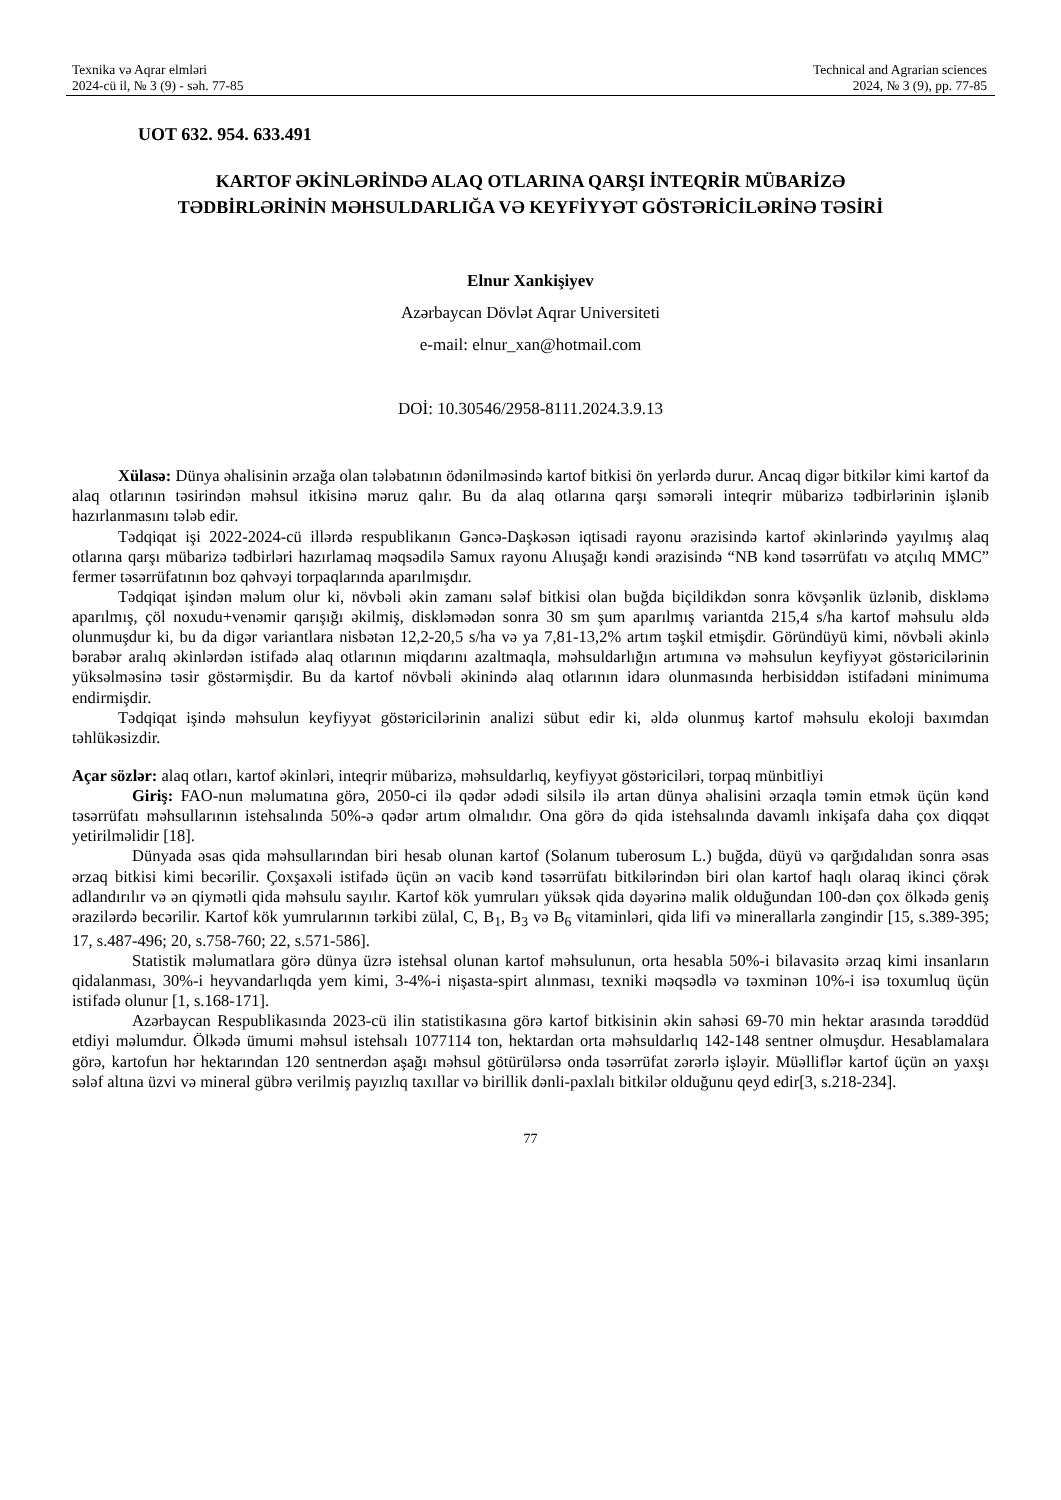Texnika və Aqrar elmləri
2024-cü il, № 3 (9) - səh. 77-85
Technical and Agrarian sciences
2024, № 3 (9), pp. 77-85
UOT 632. 954. 633.491
KARTOF ƏKİNLƏRİNDƏ ALAQ OTLARINA QARŞI İNTEQRİR MÜBARİZƏ
TƏDBİRLƏRİNİN MƏHSULDARLIĞA VƏ KEYFİYYƏT GÖSTƏRİCİLƏRİNƏ TƏSİRİ
Elnur Xankişiyev
Azərbaycan Dövlət Aqrar Universiteti
e-mail: elnur_xan@hotmail.com
DOİ: 10.30546/2958-8111.2024.3.9.13
Xülasə: Dünya əhalisinin ərzağa olan tələbatının ödənilməsində kartof bitkisi ön yerlərdə durur. Ancaq digər bitkilər kimi kartof da alaq otlarının təsirindən məhsul itkisinə məruz qalır. Bu da alaq otlarına qarşı səmərəli inteqrir mübarizə tədbirlərinin işlənib hazırlanmasını tələb edir.
Tədqiqat işi 2022-2024-cü illərdə respublikanın Gəncə-Daşkəsən iqtisadi rayonu ərazisində kartof əkinlərində yayılmış alaq otlarına qarşı mübarizə tədbirləri hazırlamaq məqsədilə Samux rayonu Alıuşağı kəndi ərazisində “NB kənd təsərrüfatı və atçılıq MMC” fermer təsərrüfatının boz qəhvəyi torpaqlarında aparılmışdır.
Tədqiqat işindən məlum olur ki, növbəli əkin zamanı sələf bitkisi olan buğda biçildikdən sonra kövşənlik üzlənib, diskləmə aparılmış, çöl noxudu+venəmir qarışığı əkilmiş, diskləmədən sonra 30 sm şum aparılmış variantda 215,4 s/ha kartof məhsulu əldə olunmuşdur ki, bu da digər variantlara nisbətən 12,2-20,5 s/ha və ya 7,81-13,2% artım təşkil etmişdir. Göründüyü kimi, növbəli əkinlə bərabər aralıq əkinlərdən istifadə alaq otlarının miqdarını azaltmaqla, məhsuldarlığın artımına və məhsulun keyfiyyət göstəricilərinin yüksəlməsinə təsir göstərmişdir. Bu da kartof növbəli əkinində alaq otlarının idarə olunmasında herbisiddən istifadəni minimuma endirmişdir.
Tədqiqat işində məhsulun keyfiyyət göstəricilərinin analizi sübut edir ki, əldə olunmuş kartof məhsulu ekoloji baxımdan təhlükəsizdir.
Açar sözlər: alaq otları, kartof əkinləri, inteqrir mübarizə, məhsuldarlıq, keyfiyyət göstəriciləri, torpaq münbitliyi
Giriş: FAO-nun məlumatına görə, 2050-ci ilə qədər ədədi silsilə ilə artan dünya əhalisini ərzaqla təmin etmək üçün kənd təsərrüfatı məhsullarının istehsalında 50%-ə qədər artım olmalıdır. Ona görə də qida istehsalında davamlı inkişafa daha çox diqqət yetirilməlidir [18].
Dünyada əsas qida məhsullarından biri hesab olunan kartof (Solanum tuberosum L.) buğda, düyü və qarğıdalıdan sonra əsas ərzaq bitkisi kimi becərilir. Çoxşaxəli istifadə üçün ən vacib kənd təsərrüfatı bitkilərindən biri olan kartof haqlı olaraq ikinci çörək adlandırılır və ən qiymətli qida məhsulu sayılır. Kartof kök yumruları yüksək qida dəyərinə malik olduğundan 100-dən çox ölkədə geniş ərazilərdə becərilir. Kartof kök yumrularının tərkibi zülal, C, B<sub>1</sub>, B<sub>3</sub> və B<sub>6</sub> vitaminləri, qida lifi və minerallarla zəngindir [15, s.389-395; 17, s.487-496; 20, s.758-760; 22, s.571-586].
Statistik məlumatlara görə dünya üzrə istehsal olunan kartof məhsulunun, orta hesabla 50%-i bilavasitə ərzaq kimi insanların qidalanması, 30%-i heyvandarlıqda yem kimi, 3-4%-i nişasta-spirt alınması, texniki məqsədlə və təxminən 10%-i isə toxumluq üçün istifadə olunur [1, s.168-171].
Azərbaycan Respublikasında 2023-cü ilin statistikasına görə kartof bitkisinin əkin sahəsi 69-70 min hektar arasında tərəddüd etdiyi məlumdur. Ölkədə ümumi məhsul istehsalı 1077114 ton, hektardan orta məhsuldarlıq 142-148 sentner olmuşdur. Hesablamalara görə, kartofun hər hektarından 120 sentnerdən aşağı məhsul götürülərsə onda təsərrüfat zərərlə işləyir. Müəlliflər kartof üçün ən yaxşı sələf altına üzvi və mineral gübrə verilmiş payızlıq taxıllar və birillik dənli-paxlalı bitkilər olduğunu qeyd edir[3, s.218-234].
77